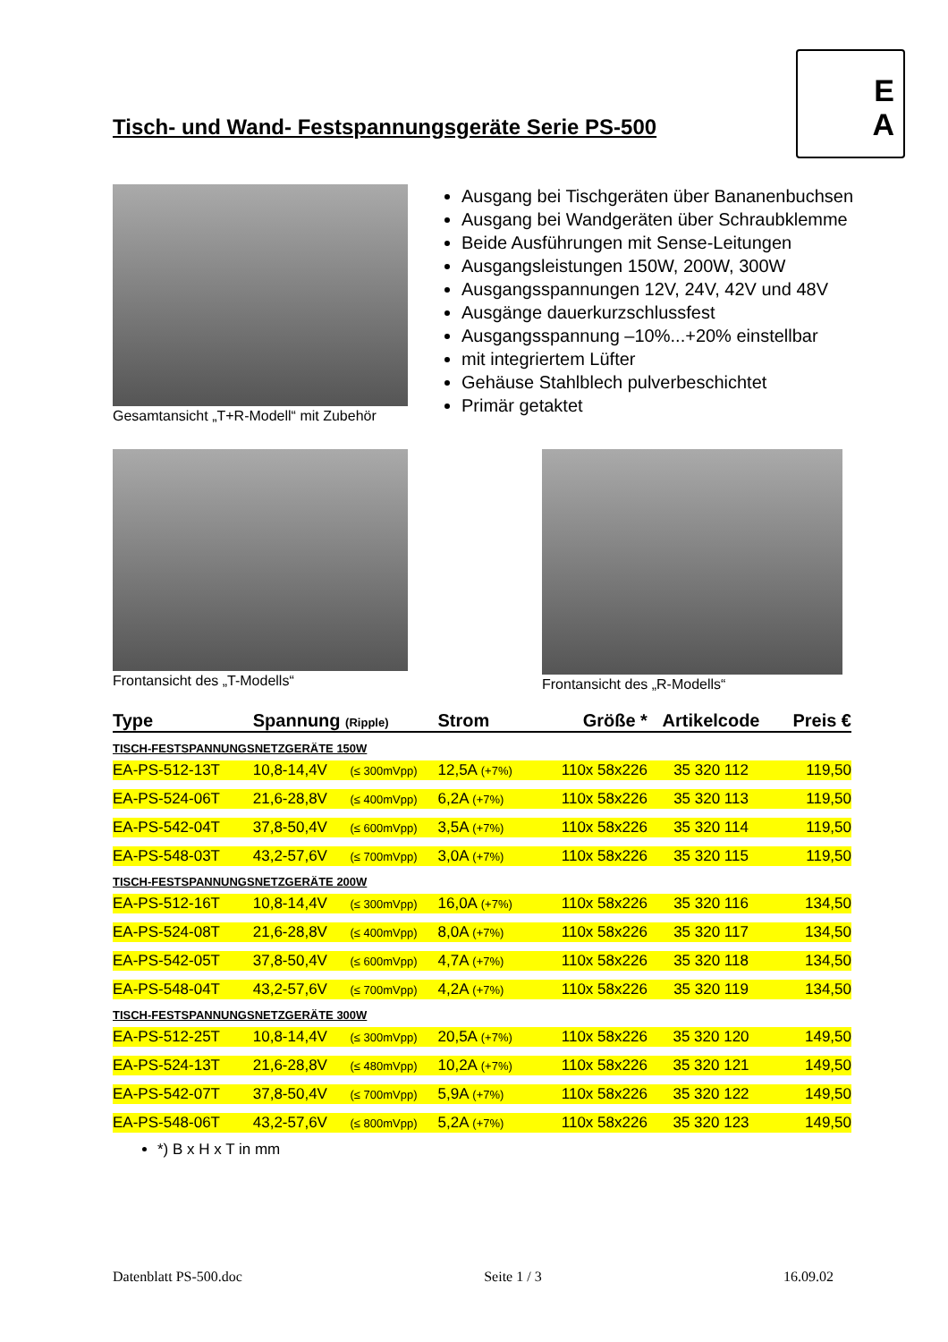E
A
Tisch- und Wand- Festspannungsgeräte Serie PS-500
Gesamtansicht „T+R-Modell“ mit Zubehör
Ausgang bei Tischgeräten über Bananenbuchsen
Ausgang bei Wandgeräten über Schraubklemme
Beide Ausführungen mit Sense-Leitungen
Ausgangsleistungen 150W, 200W, 300W
Ausgangsspannungen 12V, 24V, 42V und 48V
Ausgänge dauerkurzschlussfest
Ausgangsspannung –10%...+20% einstellbar
mit integriertem Lüfter
Gehäuse Stahlblech pulverbeschichtet
Primär getaktet
Frontansicht des „T-Modells“ Frontansicht des „R-Modells“
| Type | Spannung (Ripple) | | Strom | Größe * | Artikelcode | Preis € |
| --- | --- | --- | --- | --- | --- | --- |
| TISCH-FESTSPANNUNGSNETZGERÄTE 150W | | | | | | |
| EA-PS-512-13T | 10,8-14,4V | (≤ 300mVpp) | 12,5A (+7%) | 110x 58x226 | 35 320 112 | 119,50 |
| EA-PS-524-06T | 21,6-28,8V | (≤ 400mVpp) | 6,2A (+7%) | 110x 58x226 | 35 320 113 | 119,50 |
| EA-PS-542-04T | 37,8-50,4V | (≤ 600mVpp) | 3,5A (+7%) | 110x 58x226 | 35 320 114 | 119,50 |
| EA-PS-548-03T | 43,2-57,6V | (≤ 700mVpp) | 3,0A (+7%) | 110x 58x226 | 35 320 115 | 119,50 |
| TISCH-FESTSPANNUNGSNETZGERÄTE 200W | | | | | | |
| EA-PS-512-16T | 10,8-14,4V | (≤ 300mVpp) | 16,0A (+7%) | 110x 58x226 | 35 320 116 | 134,50 |
| EA-PS-524-08T | 21,6-28,8V | (≤ 400mVpp) | 8,0A (+7%) | 110x 58x226 | 35 320 117 | 134,50 |
| EA-PS-542-05T | 37,8-50,4V | (≤ 600mVpp) | 4,7A (+7%) | 110x 58x226 | 35 320 118 | 134,50 |
| EA-PS-548-04T | 43,2-57,6V | (≤ 700mVpp) | 4,2A (+7%) | 110x 58x226 | 35 320 119 | 134,50 |
| TISCH-FESTSPANNUNGSNETZGERÄTE 300W | | | | | | |
| EA-PS-512-25T | 10,8-14,4V | (≤ 300mVpp) | 20,5A (+7%) | 110x 58x226 | 35 320 120 | 149,50 |
| EA-PS-524-13T | 21,6-28,8V | (≤ 480mVpp) | 10,2A (+7%) | 110x 58x226 | 35 320 121 | 149,50 |
| EA-PS-542-07T | 37,8-50,4V | (≤ 700mVpp) | 5,9A (+7%) | 110x 58x226 | 35 320 122 | 149,50 |
| EA-PS-548-06T | 43,2-57,6V | (≤ 800mVpp) | 5,2A (+7%) | 110x 58x226 | 35 320 123 | 149,50 |
*) B x H x T in mm
Datenblatt PS-500.doc Seite 1 / 3 16.09.02